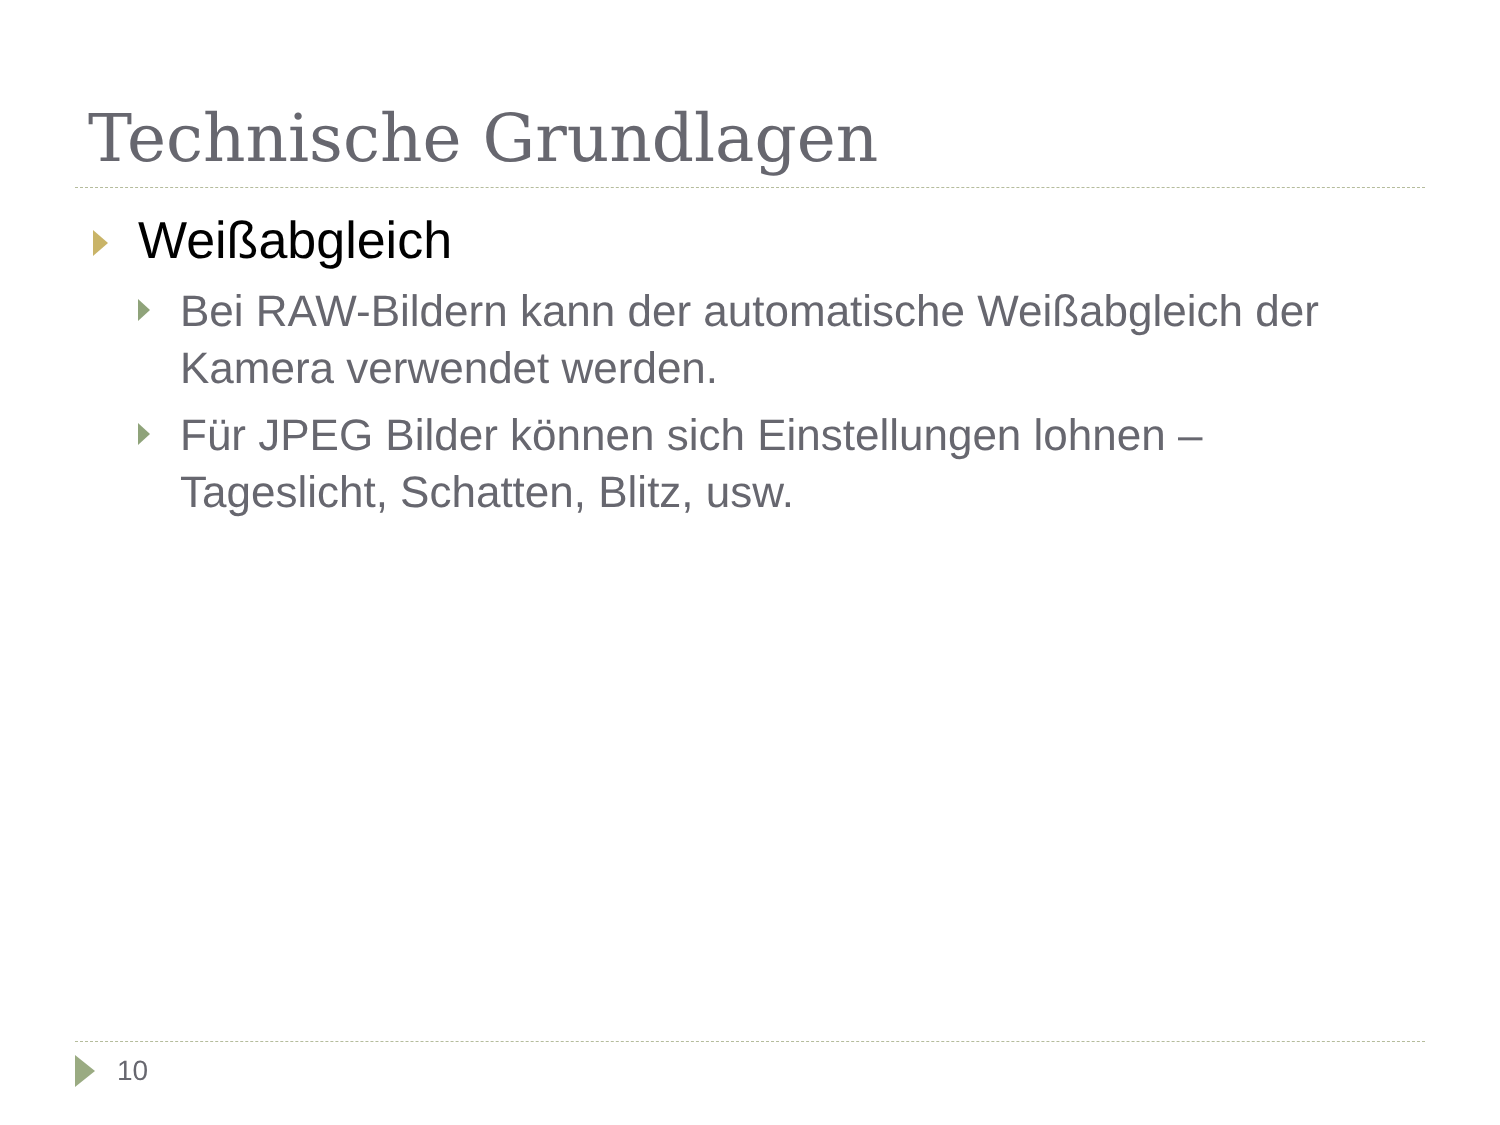Technische Grundlagen
Weißabgleich
Bei RAW-Bildern kann der automatische Weißabgleich der Kamera verwendet werden.
Für JPEG Bilder können sich Einstellungen lohnen – Tageslicht, Schatten, Blitz, usw.
10